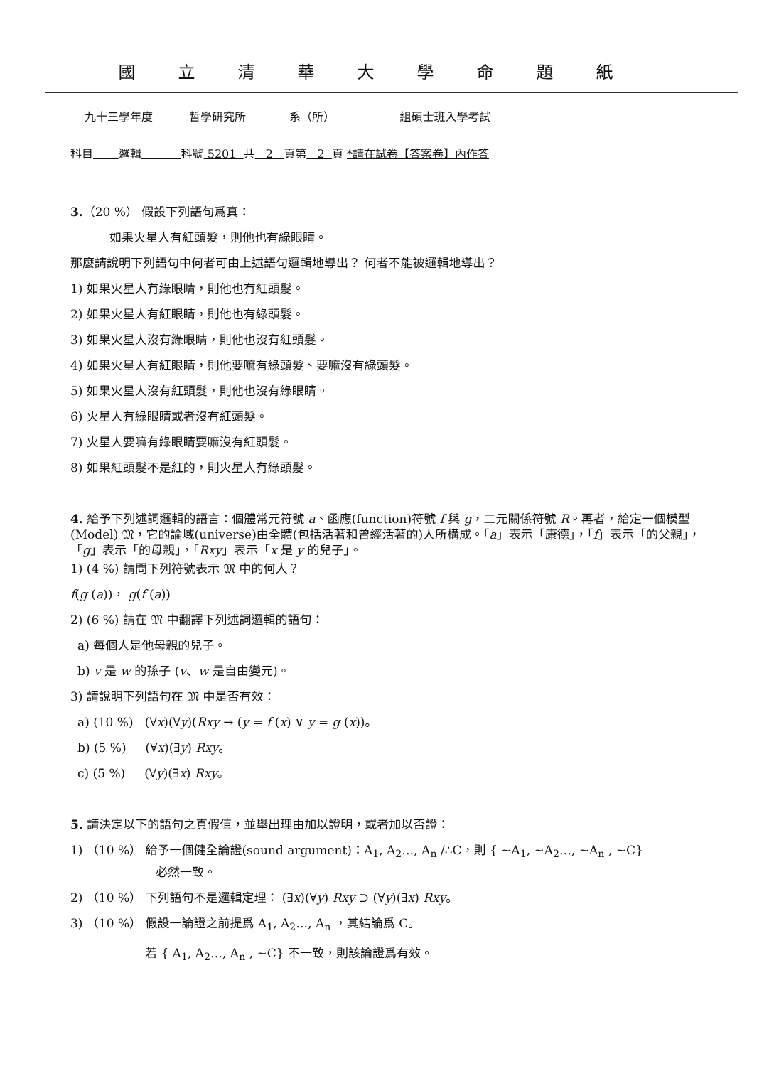國立清華大學命題紙
九十三學年度 哲學研究所 系（所） 組碩士班入學考試
科目 邏輯 科號 5201 共 2 頁第 2 頁 *請在試卷【答案卷】內作答
3.（20 %） 假設下列語句爲真：
如果火星人有紅頭髮，則他也有綠眼睛。
那麼請說明下列語句中何者可由上述語句邏輯地導出？ 何者不能被邏輯地導出？
1) 如果火星人有綠眼睛，則他也有紅頭髮。
2) 如果火星人有紅眼睛，則他也有綠頭髮。
3) 如果火星人沒有綠眼睛，則他也沒有紅頭髮。
4) 如果火星人有紅眼睛，則他要嘛有綠頭髮、要嘛沒有綠頭髮。
5) 如果火星人沒有紅頭髮，則他也沒有綠眼睛。
6) 火星人有綠眼睛或者沒有紅頭髮。
7) 火星人要嘛有綠眼睛要嘛沒有紅頭髮。
8) 如果紅頭髮不是紅的，則火星人有綠頭髮。
4. 給予下列述詞邏輯的語言：個體常元符號 a、函應(function)符號 f 與 g，二元關係符號 R。再者，給定一個模型(Model) 𝔐，它的論域(universe)由全體(包括活著和曾經活著的)人所構成。「a」表示「康德」，「f」表示「的父親」，「g」表示「的母親」，「Rxy」表示「x 是 y 的兒子」。
1) (4 %) 請問下列符號表示 𝔐 中的何人？
f(g (a))， g(f (a))
2) (6 %) 請在 𝔐 中翻譯下列述詞邏輯的語句：
a) 每個人是他母親的兒子。
b) v 是 w 的孫子 (v、w 是自由變元)。
3) 請說明下列語句在 𝔐 中是否有效：
a) (10 %) (∀x)(∀y)(Rxy → (y = f (x) ∨ y = g (x))。
b) (5 %) (∀x)(∃y) Rxy。
c) (5 %) (∀y)(∃x) Rxy。
5. 請決定以下的語句之真假值，並舉出理由加以證明，或者加以否證：
1) （10 %） 給予一個健全論證(sound argument)：A<sub>1</sub>, A<sub>2</sub>…, A<sub>n</sub> /∴C，則 { ~A<sub>1</sub>, ~A<sub>2</sub>…, ~A<sub>n</sub> , ~C}
必然一致。
2) （10 %） 下列語句不是邏輯定理： (∃x)(∀y) Rxy ⊃ (∀y)(∃x) Rxy。
3) （10 %） 假設一論證之前提爲 A<sub>1</sub>, A<sub>2</sub>…, A<sub>n</sub> ，其結論爲 C。
若 { A<sub>1</sub>, A<sub>2</sub>…, A<sub>n</sub> , ~C} 不一致，則該論證爲有效。